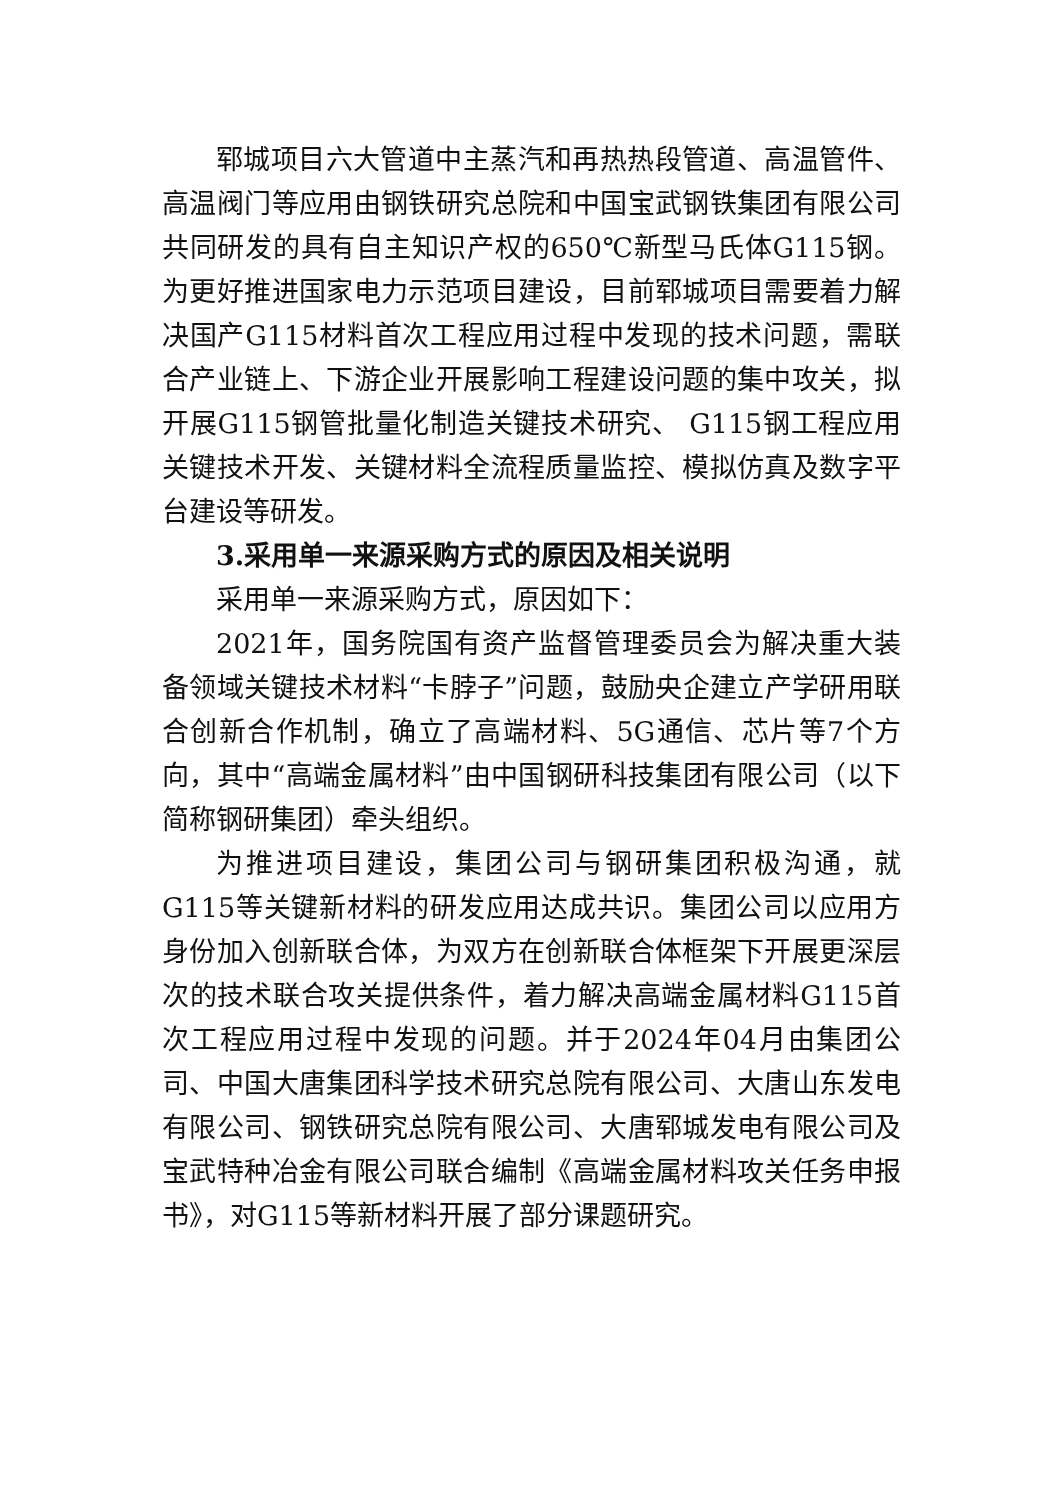郓城项目六大管道中主蒸汽和再热热段管道、高温管件、高温阀门等应用由钢铁研究总院和中国宝武钢铁集团有限公司共同研发的具有自主知识产权的650℃新型马氏体G115钢。为更好推进国家电力示范项目建设，目前郓城项目需要着力解决国产G115材料首次工程应用过程中发现的技术问题，需联合产业链上、下游企业开展影响工程建设问题的集中攻关，拟开展G115钢管批量化制造关键技术研究、 G115钢工程应用关键技术开发、关键材料全流程质量监控、模拟仿真及数字平台建设等研发。
3.采用单一来源采购方式的原因及相关说明
采用单一来源采购方式，原因如下：
2021年，国务院国有资产监督管理委员会为解决重大装备领域关键技术材料“卡脖子”问题，鼓励央企建立产学研用联合创新合作机制，确立了高端材料、5G通信、芯片等7个方向，其中“高端金属材料”由中国钢研科技集团有限公司（以下简称钢研集团）牵头组织。
为推进项目建设，集团公司与钢研集团积极沟通，就G115等关键新材料的研发应用达成共识。集团公司以应用方身份加入创新联合体，为双方在创新联合体框架下开展更深层次的技术联合攻关提供条件，着力解决高端金属材料G115首次工程应用过程中发现的问题。并于2024年04月由集团公司、中国大唐集团科学技术研究总院有限公司、大唐山东发电有限公司、钢铁研究总院有限公司、大唐郓城发电有限公司及宝武特种冶金有限公司联合编制《高端金属材料攻关任务申报书》，对G115等新材料开展了部分课题研究。